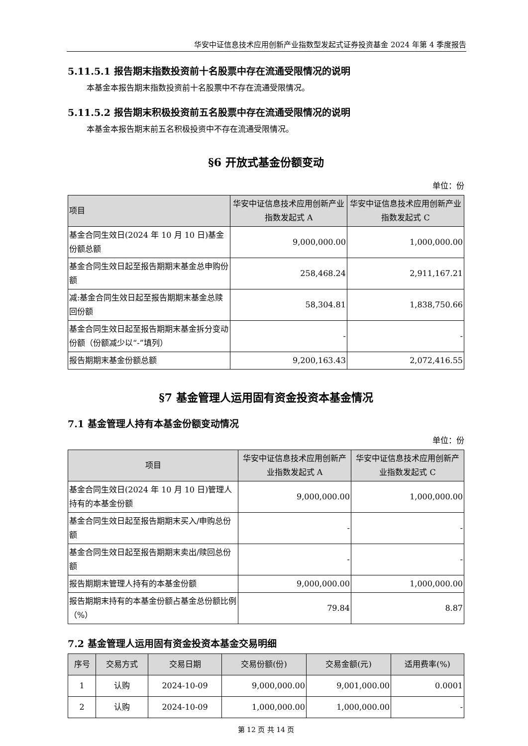华安中证信息技术应用创新产业指数型发起式证券投资基金 2024 年第 4 季度报告
5.11.5.1 报告期末指数投资前十名股票中存在流通受限情况的说明
本基金本报告期末指数投资前十名股票中不存在流通受限情况。
5.11.5.2 报告期末积极投资前五名股票中存在流通受限情况的说明
本基金本报告期末前五名积极投资中不存在流通受限情况。
§6 开放式基金份额变动
单位：份
| 项目 | 华安中证信息技术应用创新产业指数发起式 A | 华安中证信息技术应用创新产业指数发起式 C |
| --- | --- | --- |
| 基金合同生效日(2024 年 10 月 10 日)基金 份额总额 | 9,000,000.00 | 1,000,000.00 |
| 基金合同生效日起至报告期期末基金总申购份额 | 258,468.24 | 2,911,167.21 |
| 减:基金合同生效日起至报告期期末基金总赎回份额 | 58,304.81 | 1,838,750.66 |
| 基金合同生效日起至报告期期末基金拆分变动份额（份额减少以“-”填列） | - | - |
| 报告期期末基金份额总额 | 9,200,163.43 | 2,072,416.55 |
§7 基金管理人运用固有资金投资本基金情况
7.1 基金管理人持有本基金份额变动情况
单位：份
| 项目 | 华安中证信息技术应用创新产业指数发起式 A | 华安中证信息技术应用创新产业指数发起式 C |
| --- | --- | --- |
| 基金合同生效日(2024 年 10 月 10 日)管理人持有的本基金份额 | 9,000,000.00 | 1,000,000.00 |
| 基金合同生效日起至报告期期末买入/申购总份额 | - | - |
| 基金合同生效日起至报告期期末卖出/赎回总份额 | - | - |
| 报告期期末管理人持有的本基金份额 | 9,000,000.00 | 1,000,000.00 |
| 报告期期末持有的本基金份额占基金总份额比例（%） | 79.84 | 8.87 |
7.2 基金管理人运用固有资金投资本基金交易明细
| 序号 | 交易方式 | 交易日期 | 交易份额(份) | 交易金额(元) | 适用费率(%) |
| --- | --- | --- | --- | --- | --- |
| 1 | 认购 | 2024-10-09 | 9,000,000.00 | 9,001,000.00 | 0.0001 |
| 2 | 认购 | 2024-10-09 | 1,000,000.00 | 1,000,000.00 | - |
第 12 页 共 14 页